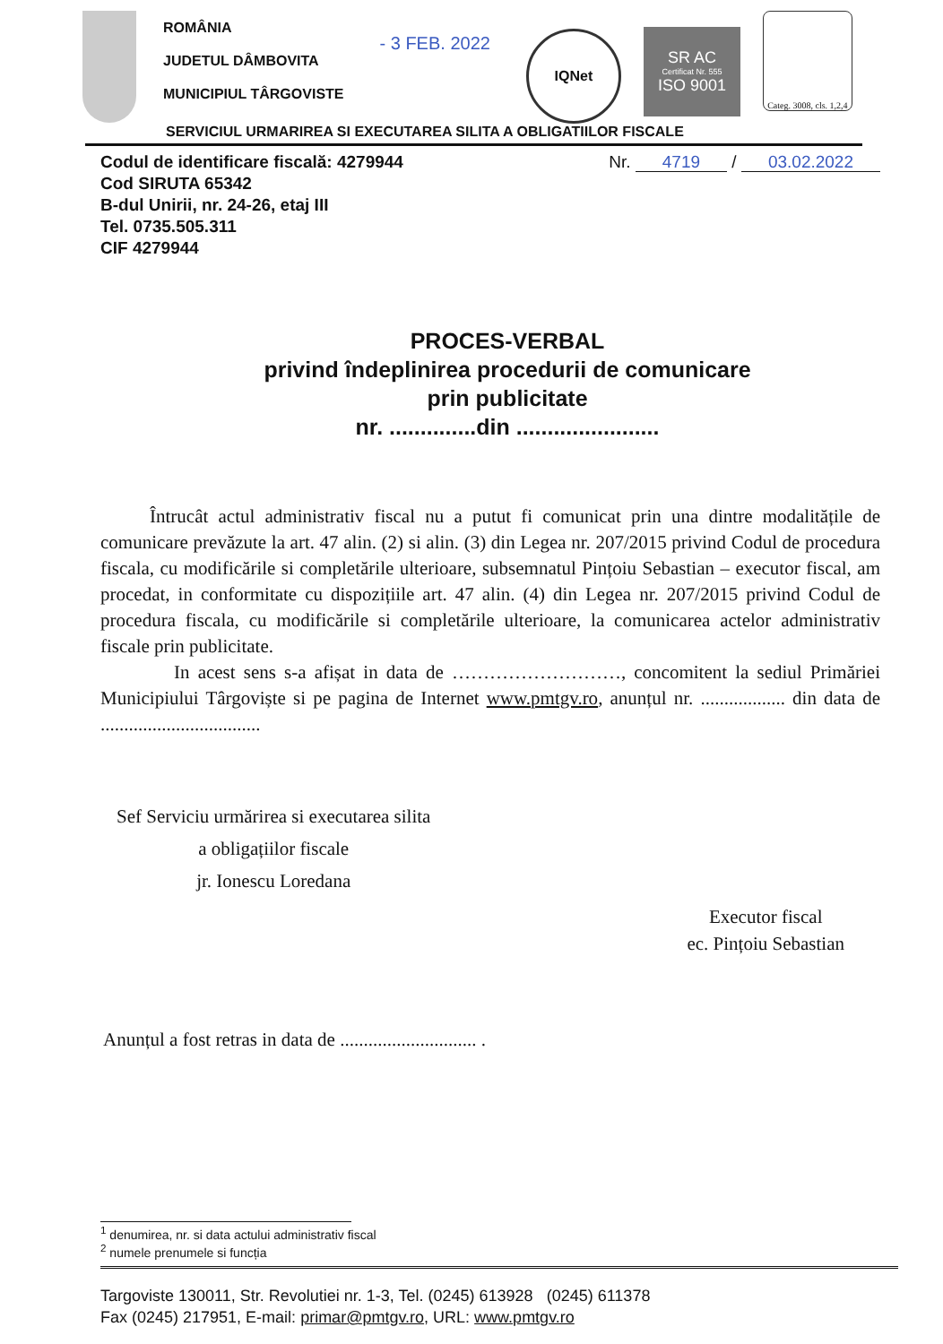ROMÂNIA
JUDETUL DÂMBOVITA
MUNICIPIUL TÂRGOVISTE
- 3 FEB. 2022
IQNet SR AC
Certificat Nr. 555
ISO 9001
Categ. 3008, cls. 1,2,4
SERVICIUL URMARIREA SI EXECUTAREA SILITA A OBLIGATIILOR FISCALE
Codul de identificare fiscală: 4279944
Cod SIRUTA 65342
B-dul Unirii, nr. 24-26, etaj III
Tel. 0735.505.311
CIF 4279944
Nr. 4719 / 03.02.2022
PROCES-VERBAL
privind îndeplinirea procedurii de comunicare
prin publicitate
nr. ..............din .......................
Întrucât actul administrativ fiscal nu a putut fi comunicat prin una dintre modalitățile de comunicare prevăzute la art. 47 alin. (2) si alin. (3) din Legea nr. 207/2015 privind Codul de procedura fiscala, cu modificările si completările ulterioare, subsemnatul Pințoiu Sebastian – executor fiscal, am procedat, in conformitate cu dispozițiile art. 47 alin. (4) din Legea nr. 207/2015 privind Codul de procedura fiscala, cu modificările si completările ulterioare, la comunicarea actelor administrativ fiscale prin publicitate.
In acest sens s-a afișat in data de ………………………, concomitent la sediul Primăriei Municipiului Târgoviște si pe pagina de Internet www.pmtgv.ro, anunțul nr. .................. din data de ..................................
Sef Serviciu urmărirea si executarea silita
a obligațiilor fiscale
jr. Ionescu Loredana
Executor fiscal
ec. Pințoiu Sebastian
Anunțul a fost retras in data de ............................. .
<sup>1</sup> denumirea, nr. si data actului administrativ fiscal
<sup>2</sup> numele prenumele si funcția
Targoviste 130011, Str. Revolutiei nr. 1-3, Tel. (0245) 613928 (0245) 611378
Fax (0245) 217951, E-mail: primar@pmtgv.ro, URL: www.pmtgv.ro